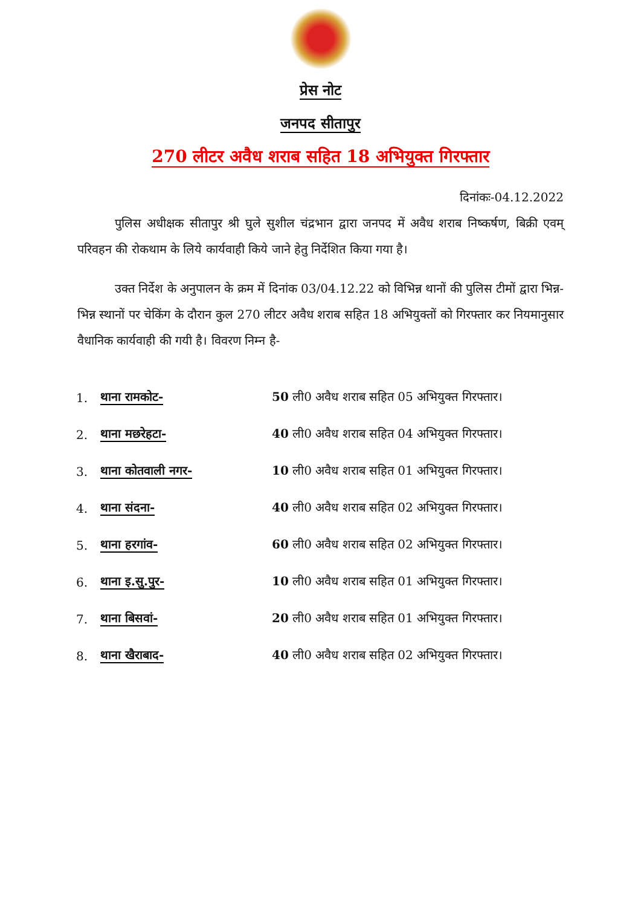प्रेस नोट
जनपद सीतापुर
270 लीटर अवैध शराब सहित 18 अभियुक्त गिरफ्तार
दिनांकः-04.12.2022
पुलिस अधीक्षक सीतापुर श्री घुले सुशील चंद्रभान द्वारा जनपद में अवैध शराब निष्कर्षण, बिक्री एवम् परिवहन की रोकथाम के लिये कार्यवाही किये जाने हेतु निर्देशित किया गया है।
उक्त निर्देश के अनुपालन के क्रम में दिनांक 03/04.12.22 को विभिन्न थानों की पुलिस टीमों द्वारा भिन्न-भिन्न स्थानों पर चेकिंग के दौरान कुल 270 लीटर अवैध शराब सहित 18 अभियुक्तों को गिरफ्तार कर नियमानुसार वैधानिक कार्यवाही की गयी है। विवरण निम्न है-
1. थाना रामकोट- 50 ली0 अवैध शराब सहित 05 अभियुक्त गिरफ्तार।
2. थाना मछरेहटा- 40 ली0 अवैध शराब सहित 04 अभियुक्त गिरफ्तार।
3. थाना कोतवाली नगर- 10 ली0 अवैध शराब सहित 01 अभियुक्त गिरफ्तार।
4. थाना संदना- 40 ली0 अवैध शराब सहित 02 अभियुक्त गिरफ्तार।
5. थाना हरगांव- 60 ली0 अवैध शराब सहित 02 अभियुक्त गिरफ्तार।
6. थाना इ.सु.पुर- 10 ली0 अवैध शराब सहित 01 अभियुक्त गिरफ्तार।
7. थाना बिसवां- 20 ली0 अवैध शराब सहित 01 अभियुक्त गिरफ्तार।
8. थाना खैराबाद- 40 ली0 अवैध शराब सहित 02 अभियुक्त गिरफ्तार।